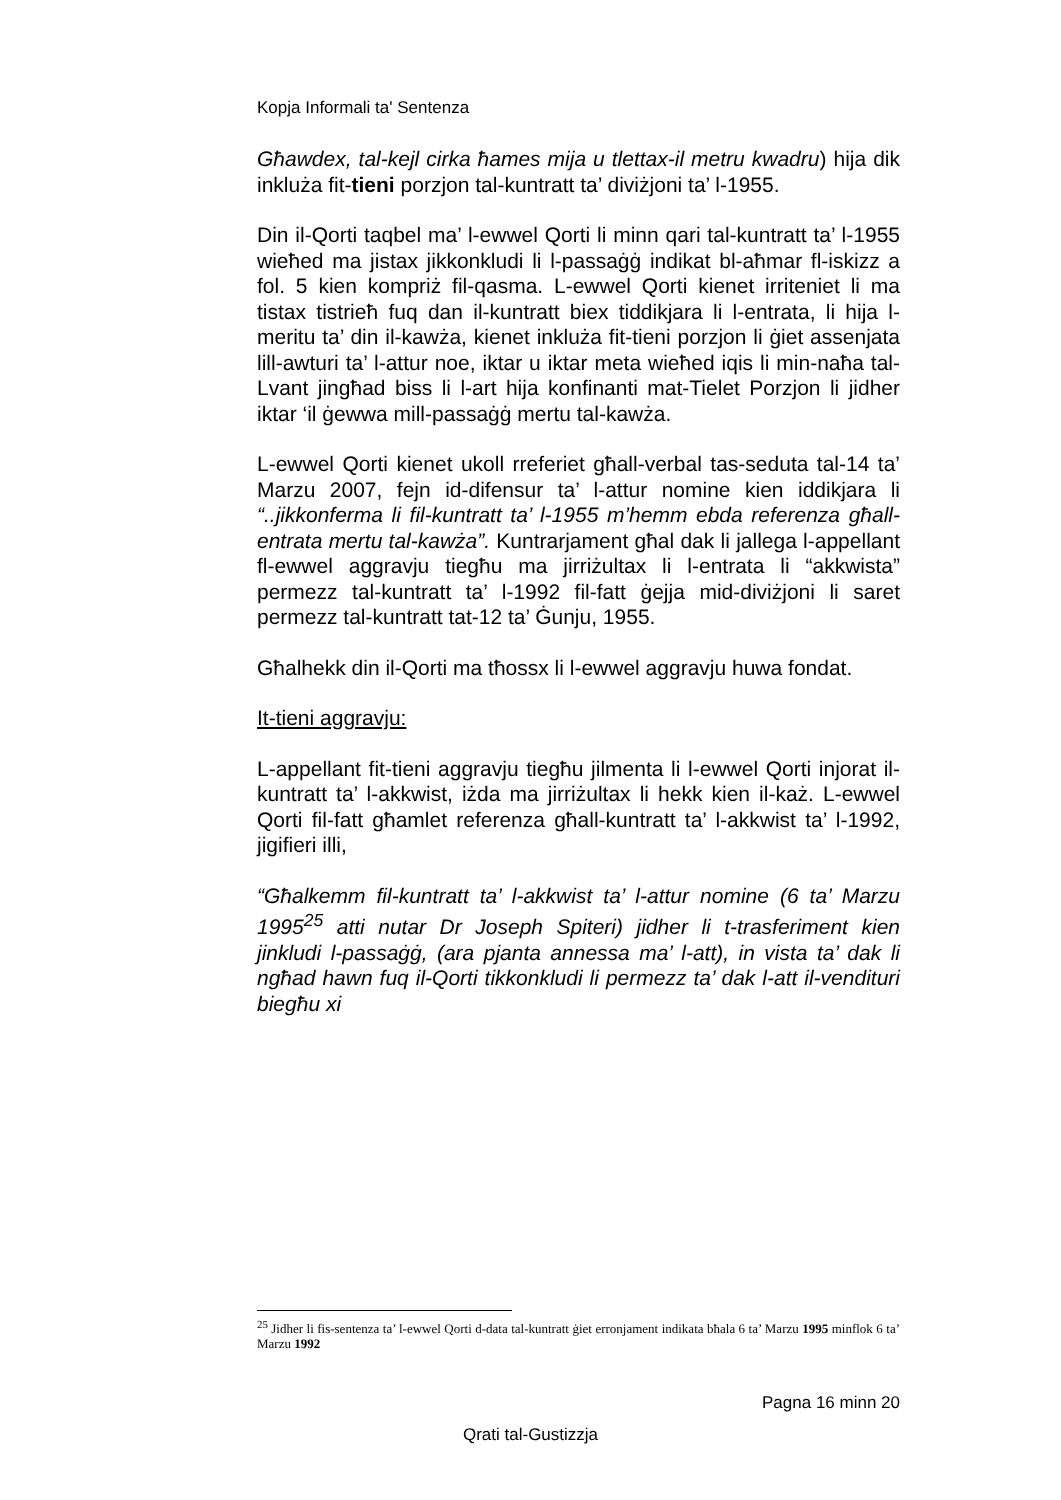Kopja Informali ta' Sentenza
Għawdex, tal-kejl cirka ħames mija u tlettax-il metru kwadru) hija dik inkluża fit-tieni porzjon tal-kuntratt ta’ diviżjoni ta’ l-1955.
Din il-Qorti taqbel ma’ l-ewwel Qorti li minn qari tal-kuntratt ta’ l-1955 wieħed ma jistax jikkonkludi li l-passaġġ indikat bl-aħmar fl-iskizz a fol. 5 kien kompriż fil-qasma. L-ewwel Qorti kienet irriteniet li ma tistax tistrieħ fuq dan il-kuntratt biex tiddikjara li l-entrata, li hija l-meritu ta’ din il-kawża, kienet inkluża fit-tieni porzjon li ġiet assenjata lill-awturi ta’ l-attur noe, iktar u iktar meta wieħed iqis li min-naħa tal-Lvant jingħad biss li l-art hija konfinanti mat-Tielet Porzjon li jidher iktar ‘il ġewwa mill-passaġġ mertu tal-kawża.
L-ewwel Qorti kienet ukoll rreferiet għall-verbal tas-seduta tal-14 ta’ Marzu 2007, fejn id-difensur ta’ l-attur nomine kien iddikjara li “..jikkonferma li fil-kuntratt ta’ l-1955 m’hemm ebda referenza għall-entrata mertu tal-kawża”. Kuntrarjament għal dak li jallega l-appellant fl-ewwel aggravju tiegħu ma jirriżultax li l-entrata li “akkwista” permezz tal-kuntratt ta’ l-1992 fil-fatt ġejja mid-diviżjoni li saret permezz tal-kuntratt tat-12 ta’ Ġunju, 1955.
Għalhekk din il-Qorti ma tħossx li l-ewwel aggravju huwa fondat.
It-tieni aggravju:
L-appellant fit-tieni aggravju tiegħu jilmenta li l-ewwel Qorti injorat il-kuntratt ta’ l-akkwist, iżda ma jirriżultax li hekk kien il-każ. L-ewwel Qorti fil-fatt għamlet referenza għall-kuntratt ta’ l-akkwist ta’ l-1992, jigifieri illi,
“Għalkemm fil-kuntratt ta’ l-akkwist ta’ l-attur nomine (6 ta’ Marzu 1995<sup>25</sup> atti nutar Dr Joseph Spiteri) jidher li t-trasferiment kien jinkludi l-passaġġ, (ara pjanta annessa ma’ l-att), in vista ta’ dak li ngħad hawn fuq il-Qorti tikkonkludi li permezz ta’ dak l-att il-vendituri biegħu xi
<sup>25</sup> Jidher li fis-sentenza ta’ l-ewwel Qorti d-data tal-kuntratt ġiet erronjament indikata bħala 6 ta’ Marzu 1995 minflok 6 ta’ Marzu 1992
Pagna 16 minn 20
Qrati tal-Gustizzja